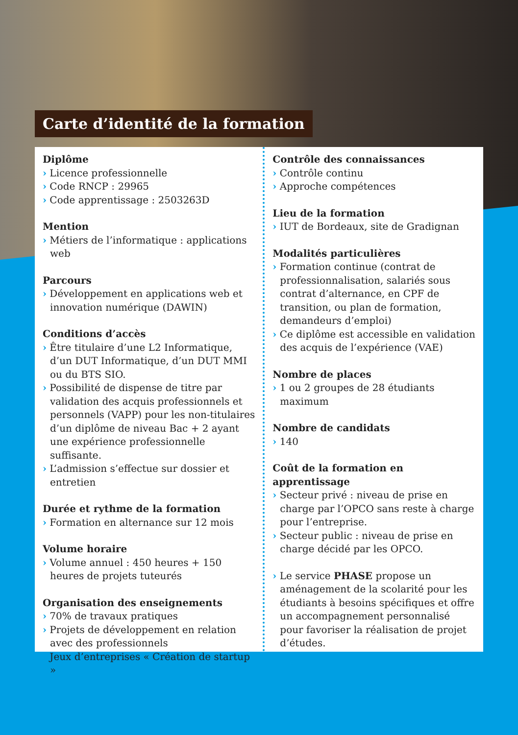Carte d’identité de la formation
Diplôme
› Licence professionnelle
› Code RNCP : 29965
› Code apprentissage : 2503263D
Mention
› Métiers de l’informatique : applications web
Parcours
› Développement en applications web et innovation numérique (DAWIN)
Conditions d’accès
› Être titulaire d’une L2 Informatique, d’un DUT Informatique, d’un DUT MMI ou du BTS SIO.
› Possibilité de dispense de titre par validation des acquis professionnels et personnels (VAPP) pour les non-titulaires d’un diplôme de niveau Bac + 2 ayant une expérience professionnelle suffisante.
› L’admission s’effectue sur dossier et entretien
Durée et rythme de la formation
› Formation en alternance sur 12 mois
Volume horaire
› Volume annuel : 450 heures + 150 heures de projets tuteurés
Organisation des enseignements
› 70% de travaux pratiques
› Projets de développement en relation avec des professionnels
› Jeux d’entreprises « Création de startup »
Contrôle des connaissances
› Contrôle continu
› Approche compétences
Lieu de la formation
› IUT de Bordeaux, site de Gradignan
Modalités particulières
› Formation continue (contrat de professionnalisation, salariés sous contrat d’alternance, en CPF de transition, ou plan de formation, demandeurs d’emploi)
› Ce diplôme est accessible en validation des acquis de l’expérience (VAE)
Nombre de places
› 1 ou 2 groupes de 28 étudiants maximum
Nombre de candidats
› 140
Coût de la formation en apprentissage
› Secteur privé : niveau de prise en charge par l’OPCO sans reste à charge pour l’entreprise.
› Secteur public : niveau de prise en charge décidé par les OPCO.
› Le service PHASE propose un aménagement de la scolarité pour les étudiants à besoins spécifiques et offre un accompagnement personnalisé pour favoriser la réalisation de projet d’études.